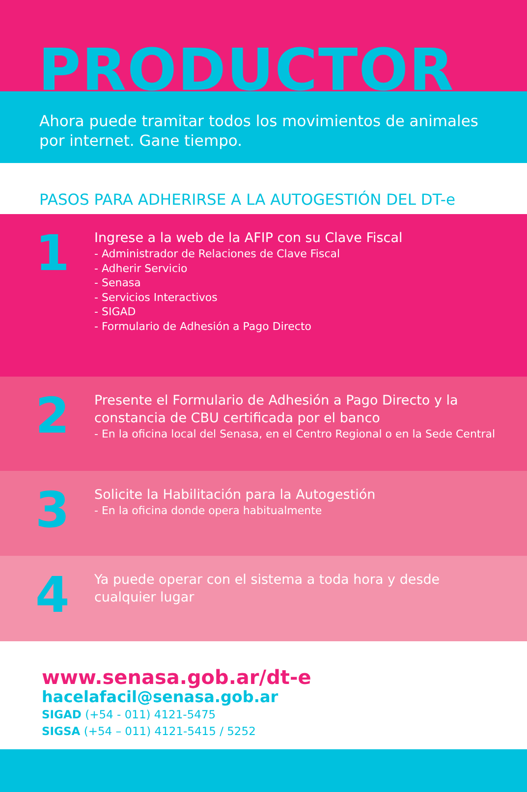PRODUCTOR
Ahora puede tramitar todos los movimientos de animales
por internet. Gane tiempo.
PASOS PARA ADHERIRSE A LA AUTOGESTIÓN DEL DT-e
1
Ingrese a la web de la AFIP con su Clave Fiscal
- Administrador de Relaciones de Clave Fiscal
- Adherir Servicio
- Senasa
- Servicios Interactivos
- SIGAD
- Formulario de Adhesión a Pago Directo
2
Presente el Formulario de Adhesión a Pago Directo y la
constancia de CBU certificada por el banco
- En la oficina local del Senasa, en el Centro Regional o en la Sede Central
3
Solicite la Habilitación para la Autogestión
- En la oficina donde opera habitualmente
4
Ya puede operar con el sistema a toda hora y desde
cualquier lugar
www.senasa.gob.ar/dt-e
hacelafacil@senasa.gob.ar
SIGAD (+54 - 011) 4121-5475
SIGSA (+54 – 011) 4121-5415 / 5252